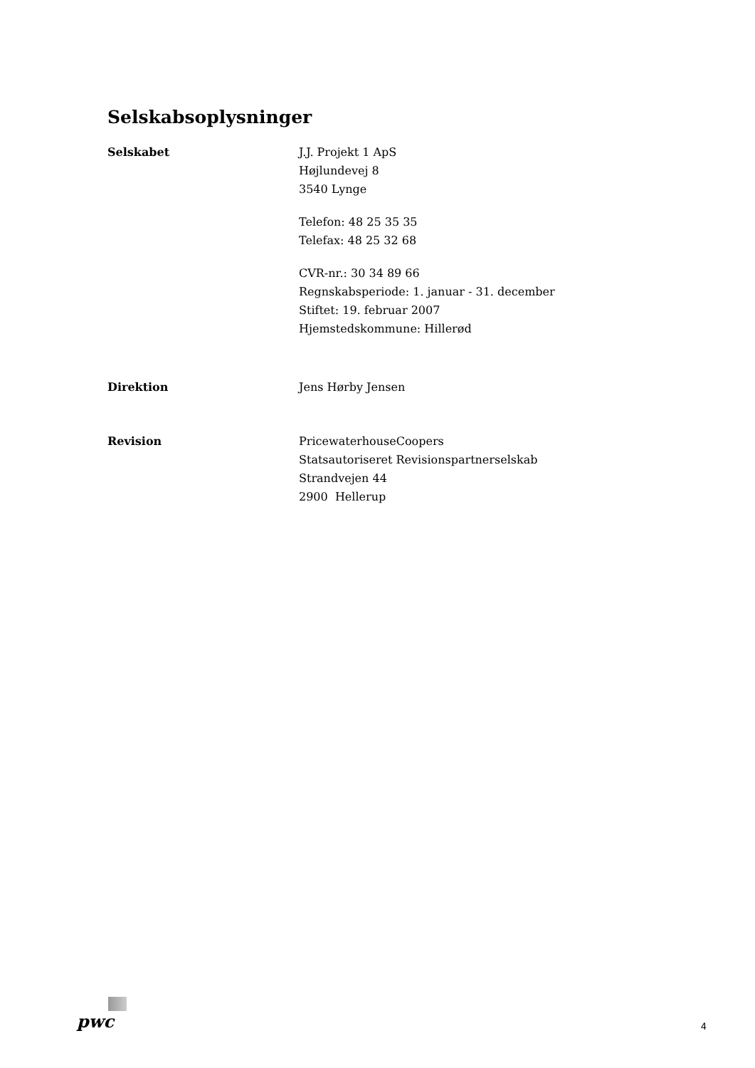Selskabsoplysninger
Selskabet J.J. Projekt 1 ApS
Højlundevej 8
3540 Lynge
Telefon: 48 25 35 35
Telefax: 48 25 32 68
CVR-nr.: 30 34 89 66
Regnskabsperiode: 1. januar - 31. december
Stiftet: 19. februar 2007
Hjemstedskommune: Hillerød
Direktion Jens Hørby Jensen
Revision PricewaterhouseCoopers
Statsautoriseret Revisionspartnerselskab
Strandvejen 44
2900 Hellerup
pwc
4